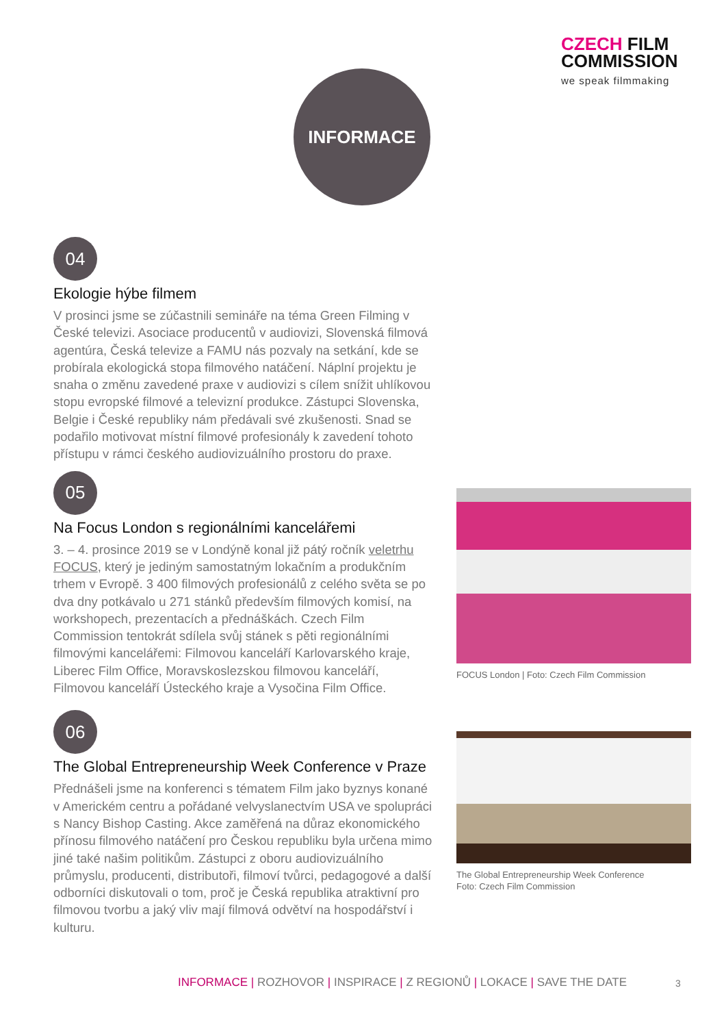CZECH FILM
COMMISSION
we speak filmmaking
INFORMACE
04
Ekologie hýbe filmem
V prosinci jsme se zúčastnili semináře na téma Green Filming v České televizi. Asociace producentů v audiovizi, Slovenská filmová agentúra, Česká televize a FAMU nás pozvaly na setkání, kde se probírala ekologická stopa filmového natáčení. Náplní projektu je snaha o změnu zavedené praxe v audiovizi s cílem snížit uhlíkovou stopu evropské filmové a televizní produkce. Zástupci Slovenska, Belgie i České republiky nám předávali své zkušenosti. Snad se podařilo motivovat místní filmové profesionály k zavedení tohoto přístupu v rámci českého audiovizuálního prostoru do praxe.
05
Na Focus London s regionálními kancelářemi
3. – 4. prosince 2019 se v Londýně konal již pátý ročník veletrhu FOCUS, který je jediným samostatným lokačním a produkčním trhem v Evropě. 3 400 filmových profesionálů z celého světa se po dva dny potkávalo u 271 stánků především filmových komisí, na workshopech, prezentacích a přednáškách. Czech Film Commission tentokrát sdílela svůj stánek s pěti regionálními filmovými kancelářemi: Filmovou kanceláří Karlovarského kraje, Liberec Film Office, Moravskoslezskou filmovou kanceláří, Filmovou kanceláří Ústeckého kraje a Vysočina Film Office.
06
The Global Entrepreneurship Week Conference v Praze
Přednášeli jsme na konferenci s tématem Film jako byznys konané v Americkém centru a pořádané velvyslanectvím USA ve spolupráci s Nancy Bishop Casting. Akce zaměřená na důraz ekonomického přínosu filmového natáčení pro Českou republiku byla určena mimo jiné také našim politikům. Zástupci z oboru audiovizuálního průmyslu, producenti, distributoři, filmoví tvůrci, pedagogové a další odborníci diskutovali o tom, proč je Česká republika atraktivní pro filmovou tvorbu a jaký vliv mají filmová odvětví na hospodářství i kulturu.
FOCUS London | Foto: Czech Film Commission
The Global Entrepreneurship Week Conference
Foto: Czech Film Commission
INFORMACE | ROZHOVOR | INSPIRACE | Z REGIONŮ | LOKACE | SAVE THE DATE
3